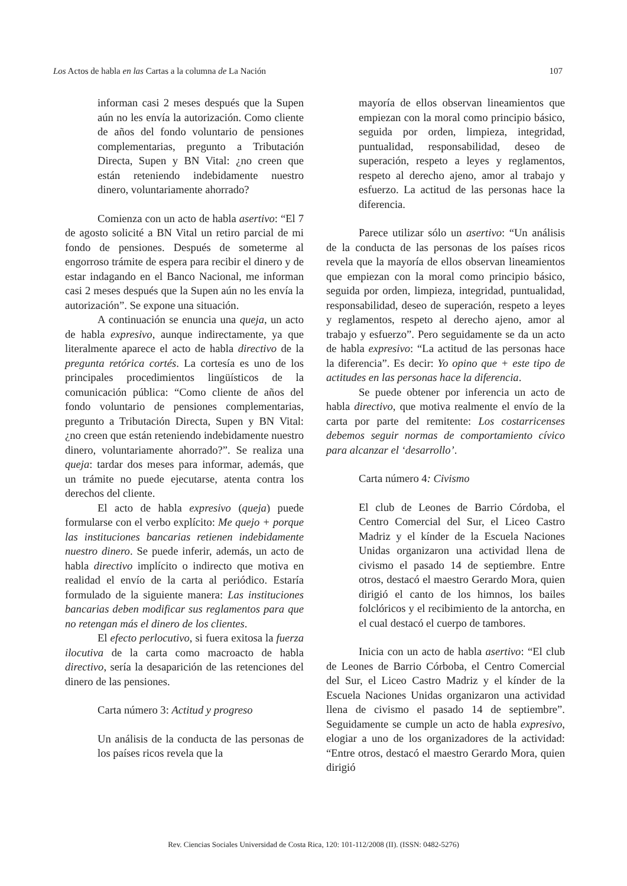Los Actos de habla en las Cartas a la columna de La Nación 107
informan casi 2 meses después que la Supen aún no les envía la autorización. Como cliente de años del fondo voluntario de pensiones complementarias, pregunto a Tributación Directa, Supen y BN Vital: ¿no creen que están reteniendo indebidamente nuestro dinero, voluntariamente ahorrado?
Comienza con un acto de habla asertivo: “El 7 de agosto solicité a BN Vital un retiro parcial de mi fondo de pensiones. Después de someterme al engorroso trámite de espera para recibir el dinero y de estar indagando en el Banco Nacional, me informan casi 2 meses después que la Supen aún no les envía la autorización”. Se expone una situación.
A continuación se enuncia una queja, un acto de habla expresivo, aunque indirectamente, ya que literalmente aparece el acto de habla directivo de la pregunta retórica cortés. La cortesía es uno de los principales procedimientos lingüísticos de la comunicación pública: “Como cliente de años del fondo voluntario de pensiones complementarias, pregunto a Tributación Directa, Supen y BN Vital: ¿no creen que están reteniendo indebidamente nuestro dinero, voluntariamente ahorrado?”. Se realiza una queja: tardar dos meses para informar, además, que un trámite no puede ejecutarse, atenta contra los derechos del cliente.
El acto de habla expresivo (queja) puede formularse con el verbo explícito: Me quejo + porque las instituciones bancarias retienen indebidamente nuestro dinero. Se puede inferir, además, un acto de habla directivo implícito o indirecto que motiva en realidad el envío de la carta al periódico. Estaría formulado de la siguiente manera: Las instituciones bancarias deben modificar sus reglamentos para que no retengan más el dinero de los clientes.
El efecto perlocutivo, si fuera exitosa la fuerza ilocutiva de la carta como macroacto de habla directivo, sería la desaparición de las retenciones del dinero de las pensiones.
Carta número 3: Actitud y progreso
Un análisis de la conducta de las personas de los países ricos revela que la
mayoría de ellos observan lineamientos que empiezan con la moral como principio básico, seguida por orden, limpieza, integridad, puntualidad, responsabilidad, deseo de superación, respeto a leyes y reglamentos, respeto al derecho ajeno, amor al trabajo y esfuerzo. La actitud de las personas hace la diferencia.
Parece utilizar sólo un asertivo: “Un análisis de la conducta de las personas de los países ricos revela que la mayoría de ellos observan lineamientos que empiezan con la moral como principio básico, seguida por orden, limpieza, integridad, puntualidad, responsabilidad, deseo de superación, respeto a leyes y reglamentos, respeto al derecho ajeno, amor al trabajo y esfuerzo”. Pero seguidamente se da un acto de habla expresivo: “La actitud de las personas hace la diferencia”. Es decir: Yo opino que + este tipo de actitudes en las personas hace la diferencia.
Se puede obtener por inferencia un acto de habla directivo, que motiva realmente el envío de la carta por parte del remitente: Los costarricenses debemos seguir normas de comportamiento cívico para alcanzar el ‘desarrollo’.
Carta número 4: Civismo
El club de Leones de Barrio Córdoba, el Centro Comercial del Sur, el Liceo Castro Madriz y el kínder de la Escuela Naciones Unidas organizaron una actividad llena de civismo el pasado 14 de septiembre. Entre otros, destacó el maestro Gerardo Mora, quien dirigió el canto de los himnos, los bailes folclóricos y el recibimiento de la antorcha, en el cual destacó el cuerpo de tambores.
Inicia con un acto de habla asertivo: “El club de Leones de Barrio Córboba, el Centro Comercial del Sur, el Liceo Castro Madriz y el kínder de la Escuela Naciones Unidas organizaron una actividad llena de civismo el pasado 14 de septiembre”. Seguidamente se cumple un acto de habla expresivo, elogiar a uno de los organizadores de la actividad: “Entre otros, destacó el maestro Gerardo Mora, quien dirigió
Rev. Ciencias Sociales Universidad de Costa Rica, 120: 101-112/2008 (II). (ISSN: 0482-5276)